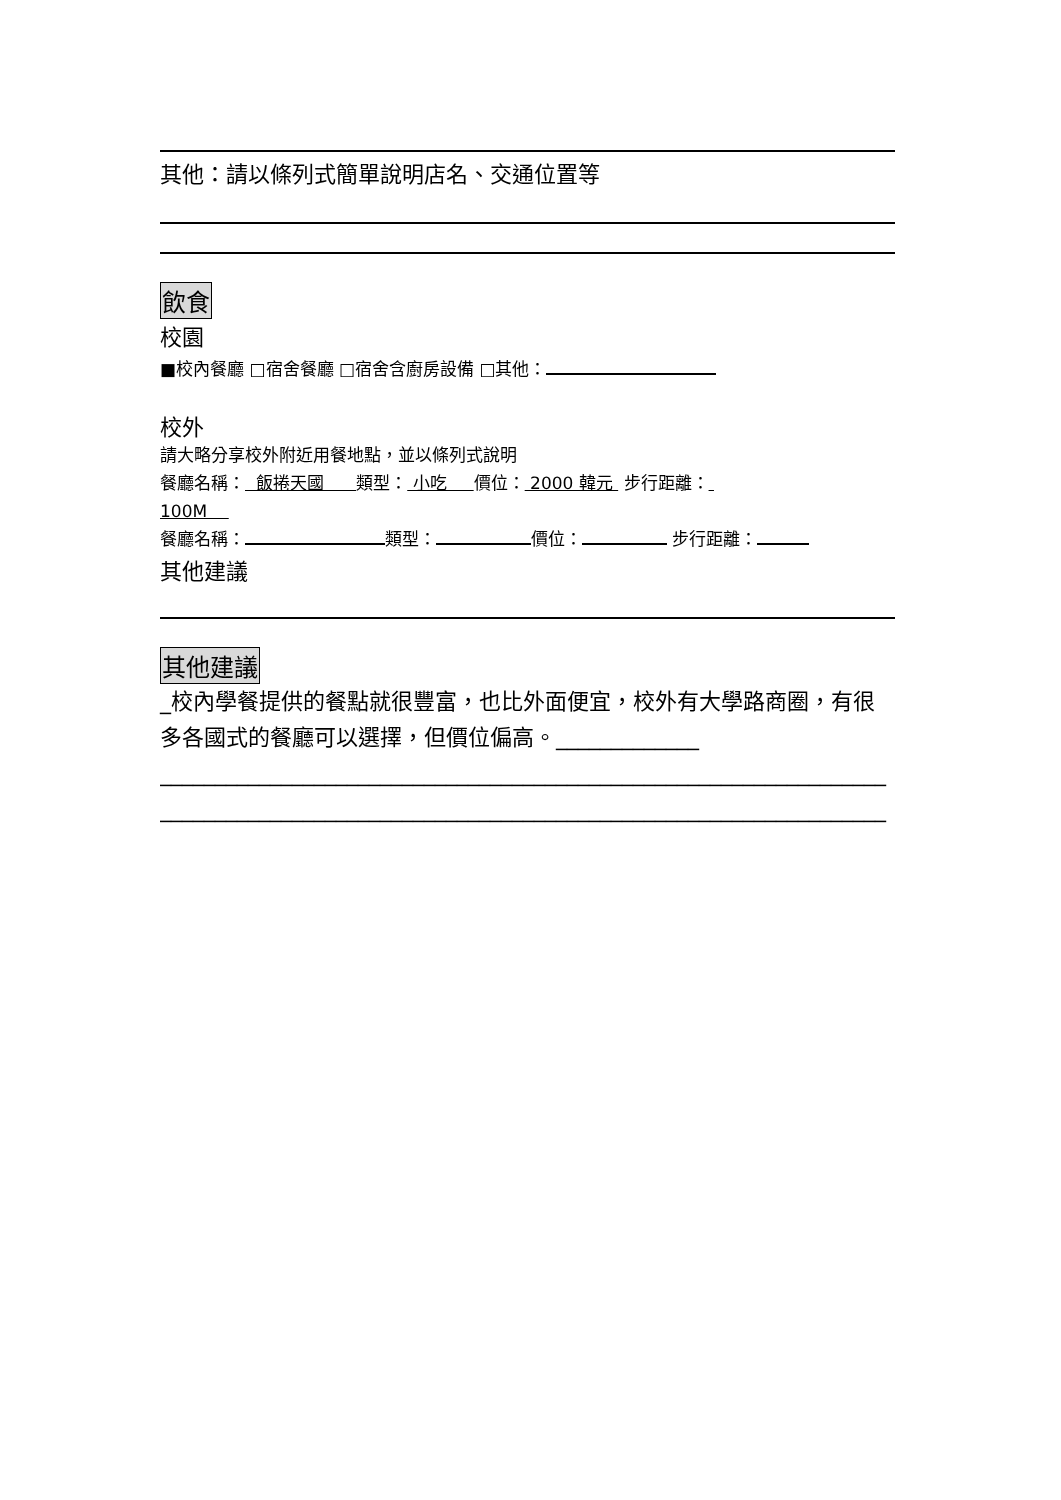其他：請以條列式簡單說明店名、交通位置等
飲食
校園
■校內餐廳 □宿舍餐廳 □宿舍含廚房設備 □其他：
校外
請大略分享校外附近用餐地點，並以條列式說明
餐廳名稱： 飯捲天國 類型： 小吃 價位： 2000 韓元 步行距離：
100M
餐廳名稱： 類型： 價位： 步行距離：
其他建議
其他建議
_校內學餐提供的餐點就很豐富，也比外面便宜，校外有大學路商圈，有很多各國式的餐廳可以選擇，但價位偏高。_____________
__________________________________________________________________
__________________________________________________________________